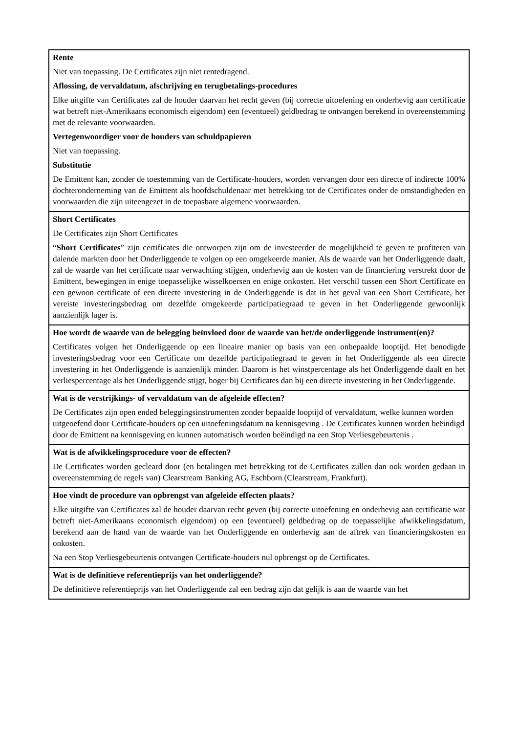| Rente Niet van toepassing. De Certificates zijn niet rentedragend. Aflossing, de vervaldatum, afschrijving en terugbetalings-procedures Elke uitgifte van Certificates zal de houder daarvan het recht geven (bij correcte uitoefening en onderhevig aan certificatie wat betreft niet-Amerikaans economisch eigendom) een (eventueel) geldbedrag te ontvangen berekend in overeenstemming met de relevante voorwaarden. Vertegenwoordiger voor de houders van schuldpapieren Niet van toepassing. Substitutie De Emittent kan, zonder de toestemming van de Certificate-houders, worden vervangen door een directe of indirecte 100% dochteronderneming van de Emittent als hoofdschuldenaar met betrekking tot de Certificates onder de omstandigheden en voorwaarden die zijn uiteengezet in de toepasbare algemene voorwaarden. |
| Short Certificates De Certificates zijn Short Certificates “ Short Certificates ” zijn certificates die ontworpen zijn om de investeerder de mogelijkheid te geven te profiteren van dalende markten door het Onderliggende te volgen op een omgekeerde manier. Als de waarde van het Onderliggende daalt, zal de waarde van het certificate naar verwachting stijgen, onderhevig aan de kosten van de financiering verstrekt door de Emittent, bewegingen in enige toepasselijke wisselkoersen en enige onkosten. Het verschil tussen een Short Certificate en een gewoon certificate of een directe investering in de Onderliggende is dat in het geval van een Short Certificate, het vereiste investeringsbedrag om dezelfde omgekeerde participatiegraad te geven in het Onderliggende gewoonlijk aanzienlijk lager is. |
| Hoe wordt de waarde van de belegging beïnvloed door de waarde van het/de onderliggende instrument(en)? Certificates volgen het Onderliggende op een lineaire manier op basis van een onbepaalde looptijd. Het benodigde investeringsbedrag voor een Certificate om dezelfde participatiegraad te geven in het Onderliggende als een directe investering in het Onderliggende is aanzienlijk minder. Daarom is het winstpercentage als het Onderliggende daalt en het verliespercentage als het Onderliggende stijgt, hoger bij Certificates dan bij een directe investering in het Onderliggende. |
| Wat is de verstrijkings- of vervaldatum van de afgeleide effecten? De Certificates zijn open ended beleggingsinstrumenten zonder bepaalde looptijd of vervaldatum, welke kunnen worden uitgeoefend door Certificate-houders op een uitoefeningsdatum na kennisgeving . De Certificates kunnen worden beëindigd door de Emittent na kennisgeving en kunnen automatisch worden beëindigd na een Stop Verliesgebeurtenis . |
| Wat is de afwikkelingsprocedure voor de effecten? De Certificates worden gecleard door (en betalingen met betrekking tot de Certificates zullen dan ook worden gedaan in overeenstemming de regels van) Clearstream Banking AG, Eschborn (Clearstream, Frankfurt). |
| Hoe vindt de procedure van opbrengst van afgeleide effecten plaats? Elke uitgifte van Certificates zal de houder daarvan recht geven (bij correcte uitoefening en onderhevig aan certificatie wat betreft niet-Amerikaans economisch eigendom) op een (eventueel) geldbedrag op de toepasselijke afwikkelingsdatum, berekend aan de hand van de waarde van het Onderliggende en onderhevig aan de aftrek van financieringskosten en onkosten. Na een Stop Verliesgebeurtenis ontvangen Certificate-houders nul opbrengst op de Certificates. |
| Wat is de definitieve referentieprijs van het onderliggende? De definitieve referentieprijs van het Onderliggende zal een bedrag zijn dat gelijk is aan de waarde van het |